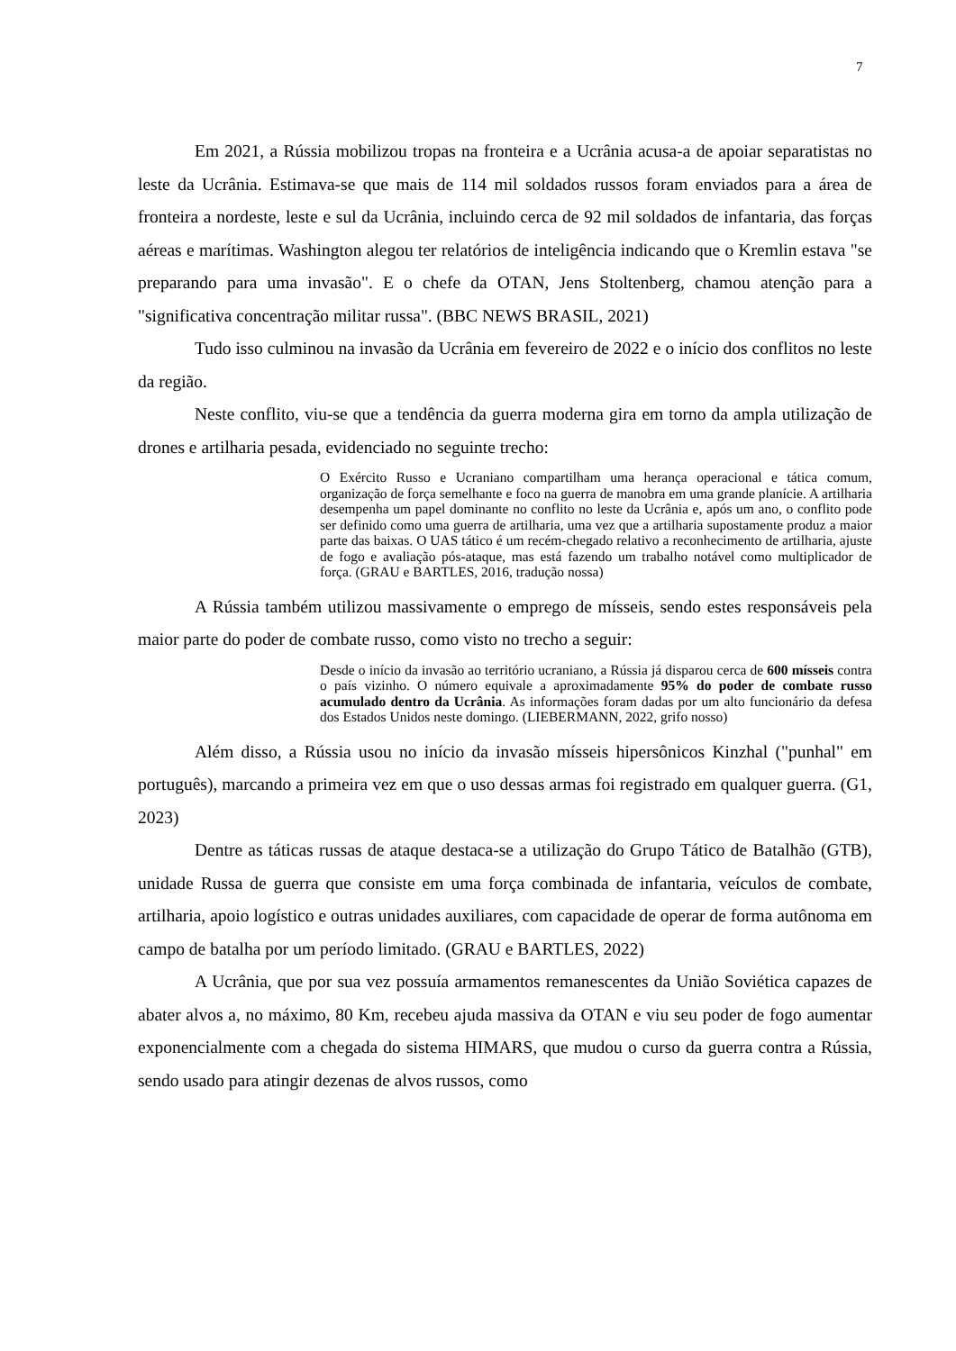7
Em 2021, a Rússia mobilizou tropas na fronteira e a Ucrânia acusa-a de apoiar separatistas no leste da Ucrânia. Estimava-se que mais de 114 mil soldados russos foram enviados para a área de fronteira a nordeste, leste e sul da Ucrânia, incluindo cerca de 92 mil soldados de infantaria, das forças aéreas e marítimas. Washington alegou ter relatórios de inteligência indicando que o Kremlin estava "se preparando para uma invasão". E o chefe da OTAN, Jens Stoltenberg, chamou atenção para a "significativa concentração militar russa". (BBC NEWS BRASIL, 2021)
Tudo isso culminou na invasão da Ucrânia em fevereiro de 2022 e o início dos conflitos no leste da região.
Neste conflito, viu-se que a tendência da guerra moderna gira em torno da ampla utilização de drones e artilharia pesada, evidenciado no seguinte trecho:
O Exército Russo e Ucraniano compartilham uma herança operacional e tática comum, organização de força semelhante e foco na guerra de manobra em uma grande planície. A artilharia desempenha um papel dominante no conflito no leste da Ucrânia e, após um ano, o conflito pode ser definido como uma guerra de artilharia, uma vez que a artilharia supostamente produz a maior parte das baixas. O UAS tático é um recém-chegado relativo a reconhecimento de artilharia, ajuste de fogo e avaliação pós-ataque, mas está fazendo um trabalho notável como multiplicador de força. (GRAU e BARTLES, 2016, tradução nossa)
A Rússia também utilizou massivamente o emprego de mísseis, sendo estes responsáveis pela maior parte do poder de combate russo, como visto no trecho a seguir:
Desde o início da invasão ao território ucraniano, a Rússia já disparou cerca de 600 mísseis contra o país vizinho. O número equivale a aproximadamente 95% do poder de combate russo acumulado dentro da Ucrânia. As informações foram dadas por um alto funcionário da defesa dos Estados Unidos neste domingo. (LIEBERMANN, 2022, grifo nosso)
Além disso, a Rússia usou no início da invasão mísseis hipersônicos Kinzhal ("punhal" em português), marcando a primeira vez em que o uso dessas armas foi registrado em qualquer guerra. (G1, 2023)
Dentre as táticas russas de ataque destaca-se a utilização do Grupo Tático de Batalhão (GTB), unidade Russa de guerra que consiste em uma força combinada de infantaria, veículos de combate, artilharia, apoio logístico e outras unidades auxiliares, com capacidade de operar de forma autônoma em campo de batalha por um período limitado. (GRAU e BARTLES, 2022)
A Ucrânia, que por sua vez possuía armamentos remanescentes da União Soviética capazes de abater alvos a, no máximo, 80 Km, recebeu ajuda massiva da OTAN e viu seu poder de fogo aumentar exponencialmente com a chegada do sistema HIMARS, que mudou o curso da guerra contra a Rússia, sendo usado para atingir dezenas de alvos russos, como